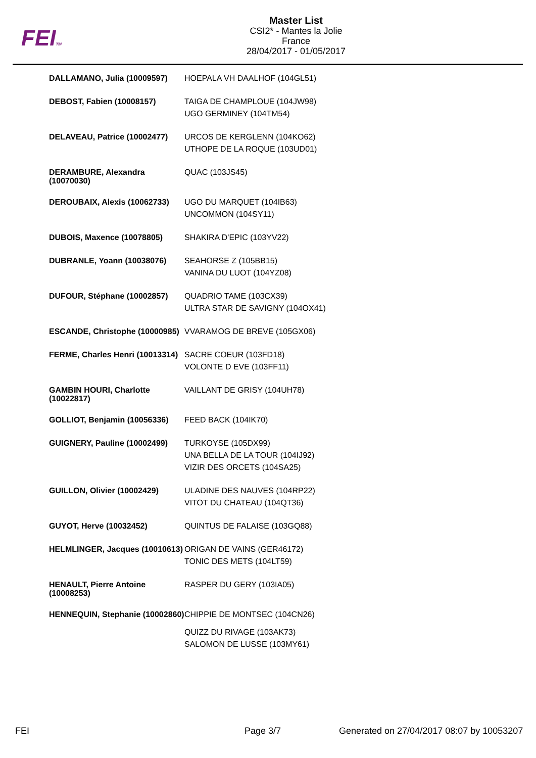FEITM
Master List
CSI2* - Mantes la Jolie
France
28/04/2017 - 01/05/2017
| DALLAMANO, Julia (10009597) | HOEPALA VH DAALHOF (104GL51) |
| DEBOST, Fabien (10008157) | TAIGA DE CHAMPLOUE (104JW98) UGO GERMINEY (104TM54) |
| DELAVEAU, Patrice (10002477) | URCOS DE KERGLENN (104KO62) UTHOPE DE LA ROQUE (103UD01) |
| DERAMBURE, Alexandra (10070030) | QUAC (103JS45) |
| DEROUBAIX, Alexis (10062733) | UGO DU MARQUET (104IB63) UNCOMMON (104SY11) |
| DUBOIS, Maxence (10078805) | SHAKIRA D'EPIC (103YV22) |
| DUBRANLE, Yoann (10038076) | SEAHORSE Z (105BB15) VANINA DU LUOT (104YZ08) |
| DUFOUR, Stéphane (10002857) | QUADRIO TAME (103CX39) ULTRA STAR DE SAVIGNY (104OX41) |
| ESCANDE, Christophe (10000985) | VVARAMOG DE BREVE (105GX06) |
| FERME, Charles Henri (10013314) | SACRE COEUR (103FD18) VOLONTE D EVE (103FF11) |
| GAMBIN HOURI, Charlotte (10022817) | VAILLANT DE GRISY (104UH78) |
| GOLLIOT, Benjamin (10056336) | FEED BACK (104IK70) |
| GUIGNERY, Pauline (10002499) | TURKOYSE (105DX99) UNA BELLA DE LA TOUR (104IJ92) VIZIR DES ORCETS (104SA25) |
| GUILLON, Olivier (10002429) | ULADINE DES NAUVES (104RP22) VITOT DU CHATEAU (104QT36) |
| GUYOT, Herve (10032452) | QUINTUS DE FALAISE (103GQ88) |
| HELMLINGER, Jacques (10010613) | ORIGAN DE VAINS (GER46172) TONIC DES METS (104LT59) |
| HENAULT, Pierre Antoine (10008253) | RASPER DU GERY (103IA05) |
| HENNEQUIN, Stephanie (10002860) | CHIPPIE DE MONTSEC (104CN26) QUIZZ DU RIVAGE (103AK73) SALOMON DE LUSSE (103MY61) |
FEI Page 3/7
Generated on 27/04/2017 08:07 by 10053207